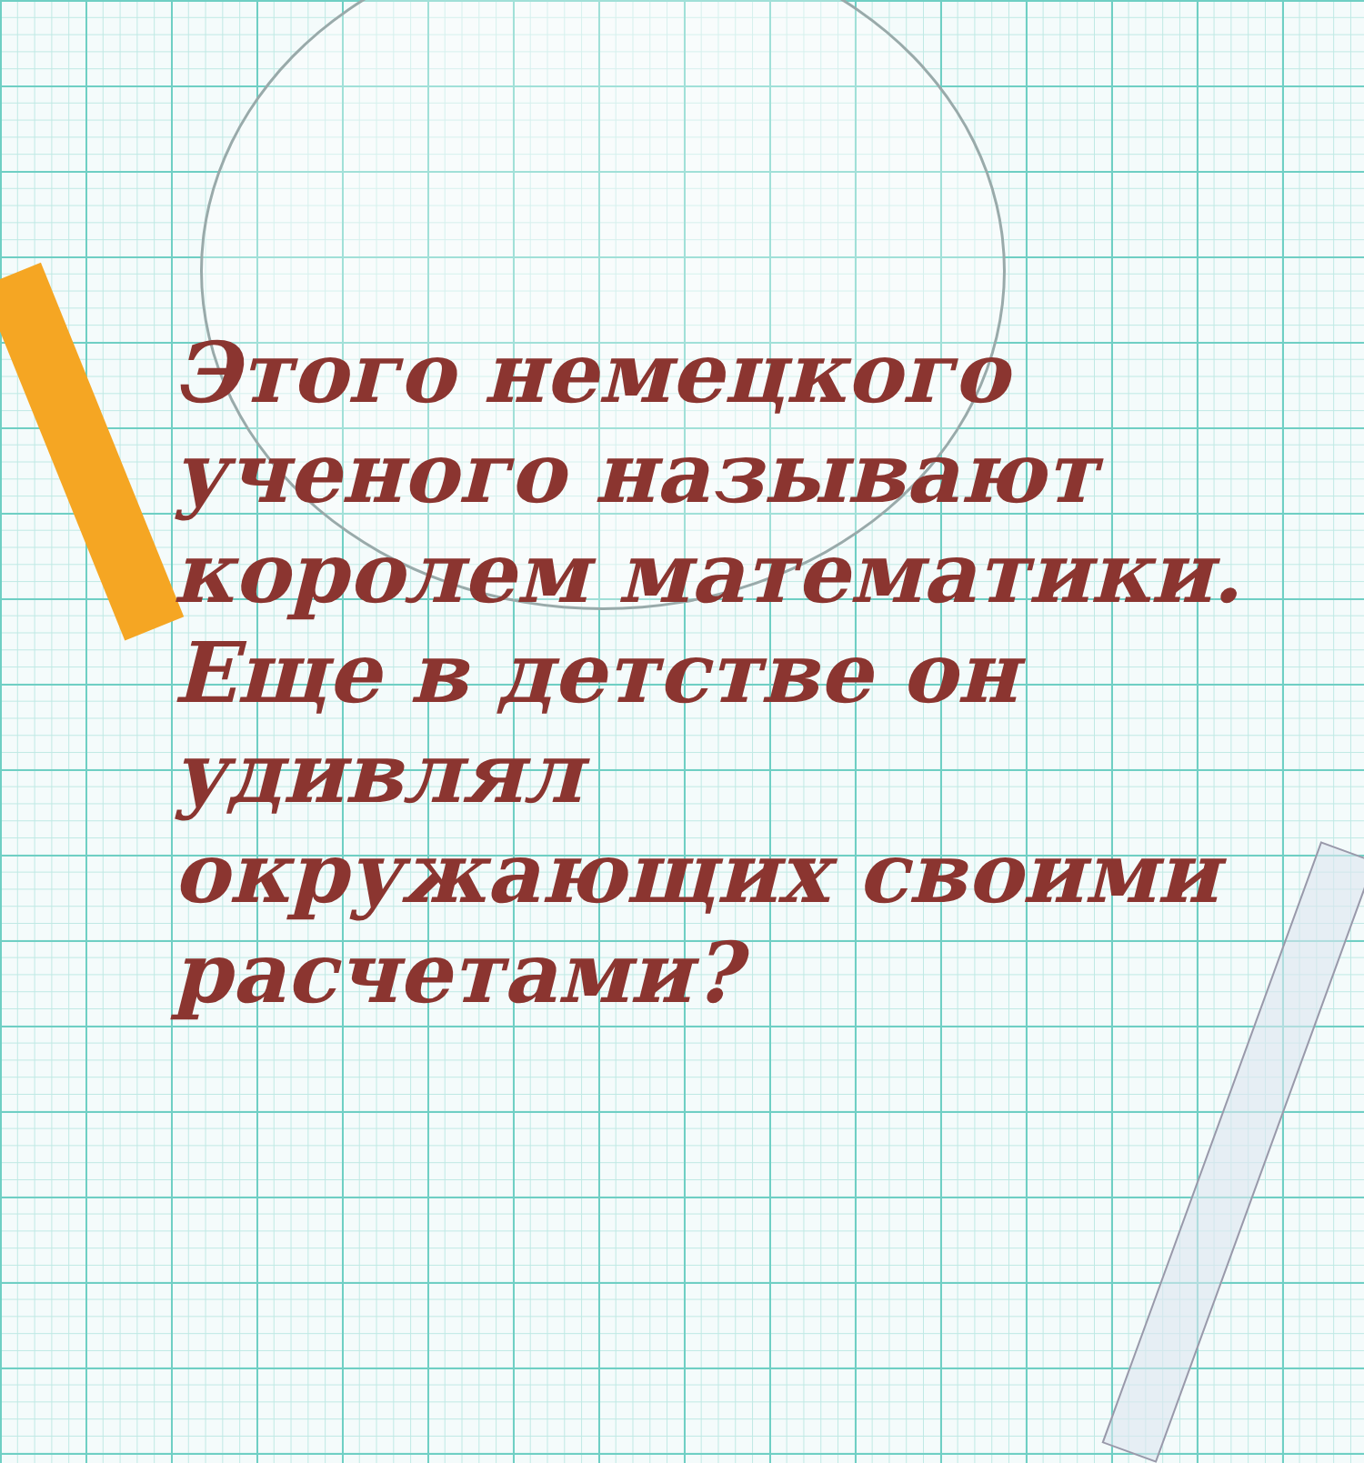Этого немецкого ученого называют королем математики. Еще в детстве он удивлял окружающих своими расчетами?